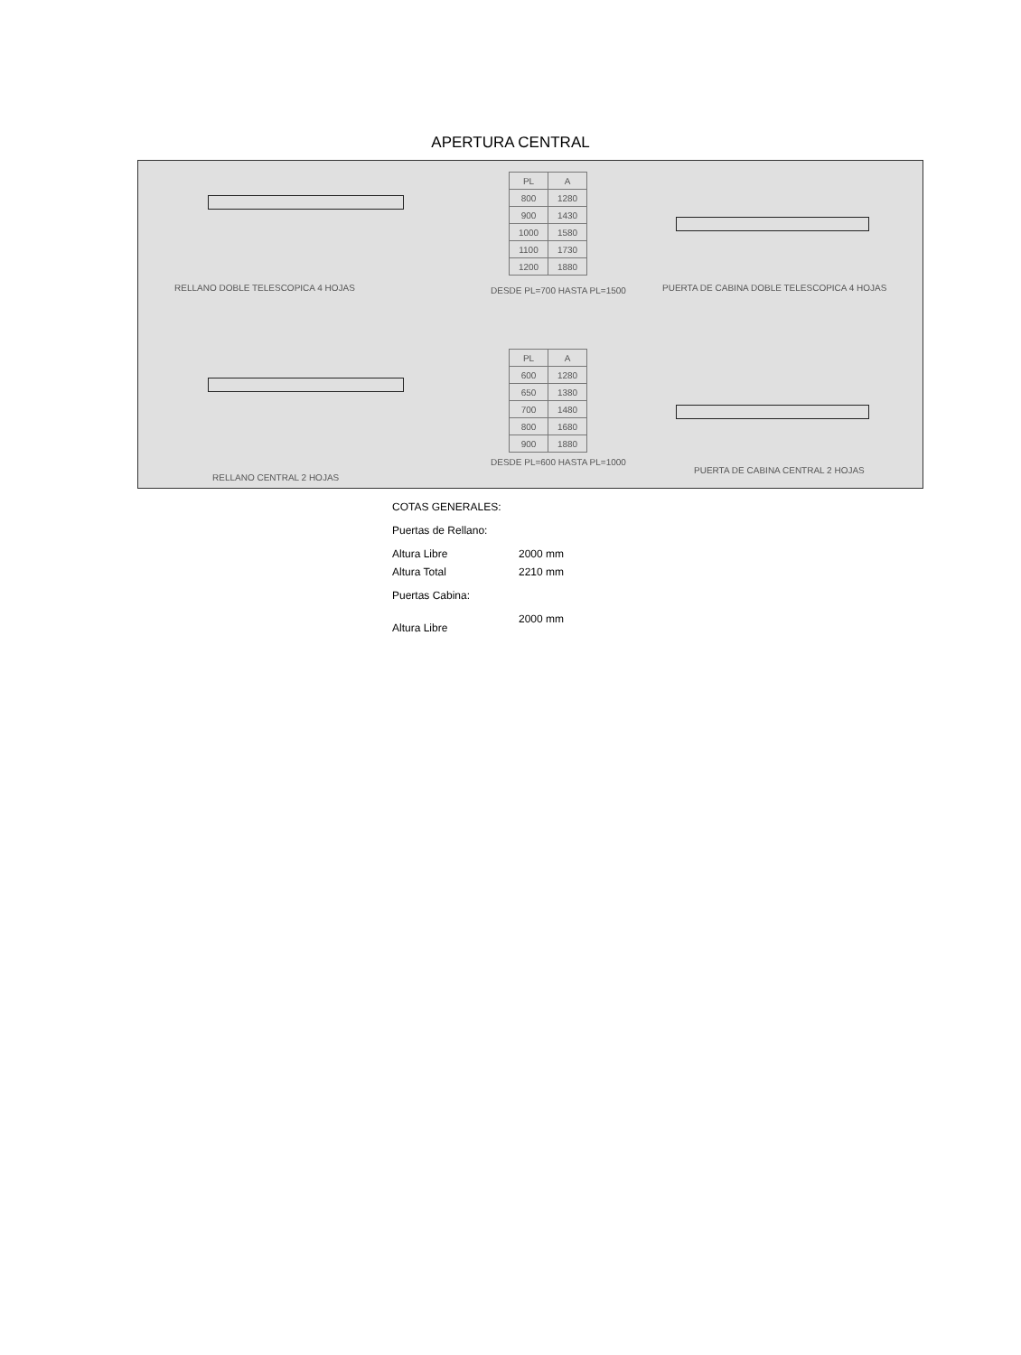APERTURA CENTRAL
RELLANO DOBLE TELESCOPICA 4 HOJAS
| PL | A |
| --- | --- |
| 800 | 1280 |
| 900 | 1430 |
| 1000 | 1580 |
| 1100 | 1730 |
| 1200 | 1880 |
DESDE PL=700 HASTA PL=1500
PUERTA DE CABINA DOBLE TELESCOPICA 4 HOJAS
| PL | A |
| --- | --- |
| 600 | 1280 |
| 650 | 1380 |
| 700 | 1480 |
| 800 | 1680 |
| 900 | 1880 |
DESDE PL=600 HASTA PL=1000
PUERTA DE CABINA CENTRAL 2 HOJAS
RELLANO CENTRAL 2 HOJAS
COTAS GENERALES:
Puertas de Rellano:
Altura Libre 2000 mm
Altura Total 2210 mm
Puertas Cabina:
Altura Libre 2000 mm